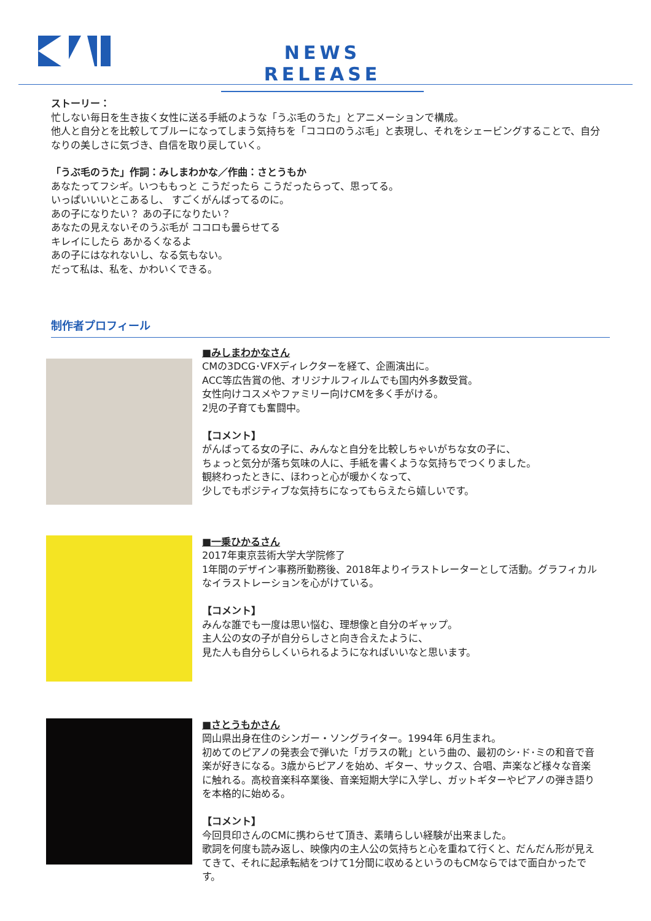NEWS RELEASE
ストーリー：
忙しない毎日を生き抜く女性に送る手紙のような「うぶ毛のうた」とアニメーションで構成。
他人と自分とを比較してブルーになってしまう気持ちを「ココロのうぶ毛」と表現し、それをシェービングすることで、自分なりの美しさに気づき、自信を取り戻していく。
「うぶ毛のうた」作詞：みしまわかな／作曲：さとうもか
あなたってフシギ。いつももっと こうだったら こうだったらって、思ってる。
いっぱいいいとこあるし、 すごくがんばってるのに。
あの子になりたい？ あの子になりたい？
あなたの見えないそのうぶ毛が ココロも曇らせてる
キレイにしたら あかるくなるよ
あの子にはなれないし、なる気もない。
だって私は、私を、かわいくできる。
制作者プロフィール
■みしまわかなさん
CMの3DCG･VFXディレクターを経て、企画演出に。
ACC等広告賞の他、オリジナルフィルムでも国内外多数受賞。
女性向けコスメやファミリー向けCMを多く手がける。
2児の子育ても奮闘中。
【コメント】
がんばってる女の子に、みんなと自分を比較しちゃいがちな女の子に、
ちょっと気分が落ち気味の人に、手紙を書くような気持ちでつくりました。
観終わったときに、ほわっと心が暖かくなって、
少しでもポジティブな気持ちになってもらえたら嬉しいです。
■一乗ひかるさん
2017年東京芸術大学大学院修了
1年間のデザイン事務所勤務後、2018年よりイラストレーターとして活動。グラフィカルなイラストレーションを心がけている。
【コメント】
みんな誰でも一度は思い悩む、理想像と自分のギャップ。
主人公の女の子が自分らしさと向き合えたように、
見た人も自分らしくいられるようになればいいなと思います。
■さとうもかさん
岡山県出身在住のシンガー・ソングライター。1994年 6月生まれ。
初めてのピアノの発表会で弾いた「ガラスの靴」という曲の、最初のシ･ド･ミの和音で音楽が好きになる。3歳からピアノを始め、ギター、サックス、合唱、声楽など様々な音楽に触れる。高校音楽科卒業後、音楽短期大学に入学し、ガットギターやピアノの弾き語りを本格的に始める。
【コメント】
今回貝印さんのCMに携わらせて頂き、素晴らしい経験が出来ました。
歌詞を何度も読み返し、映像内の主人公の気持ちと心を重ねて行くと、だんだん形が見えてきて、それに起承転結をつけて1分間に収めるというのもCMならではで面白かったです。